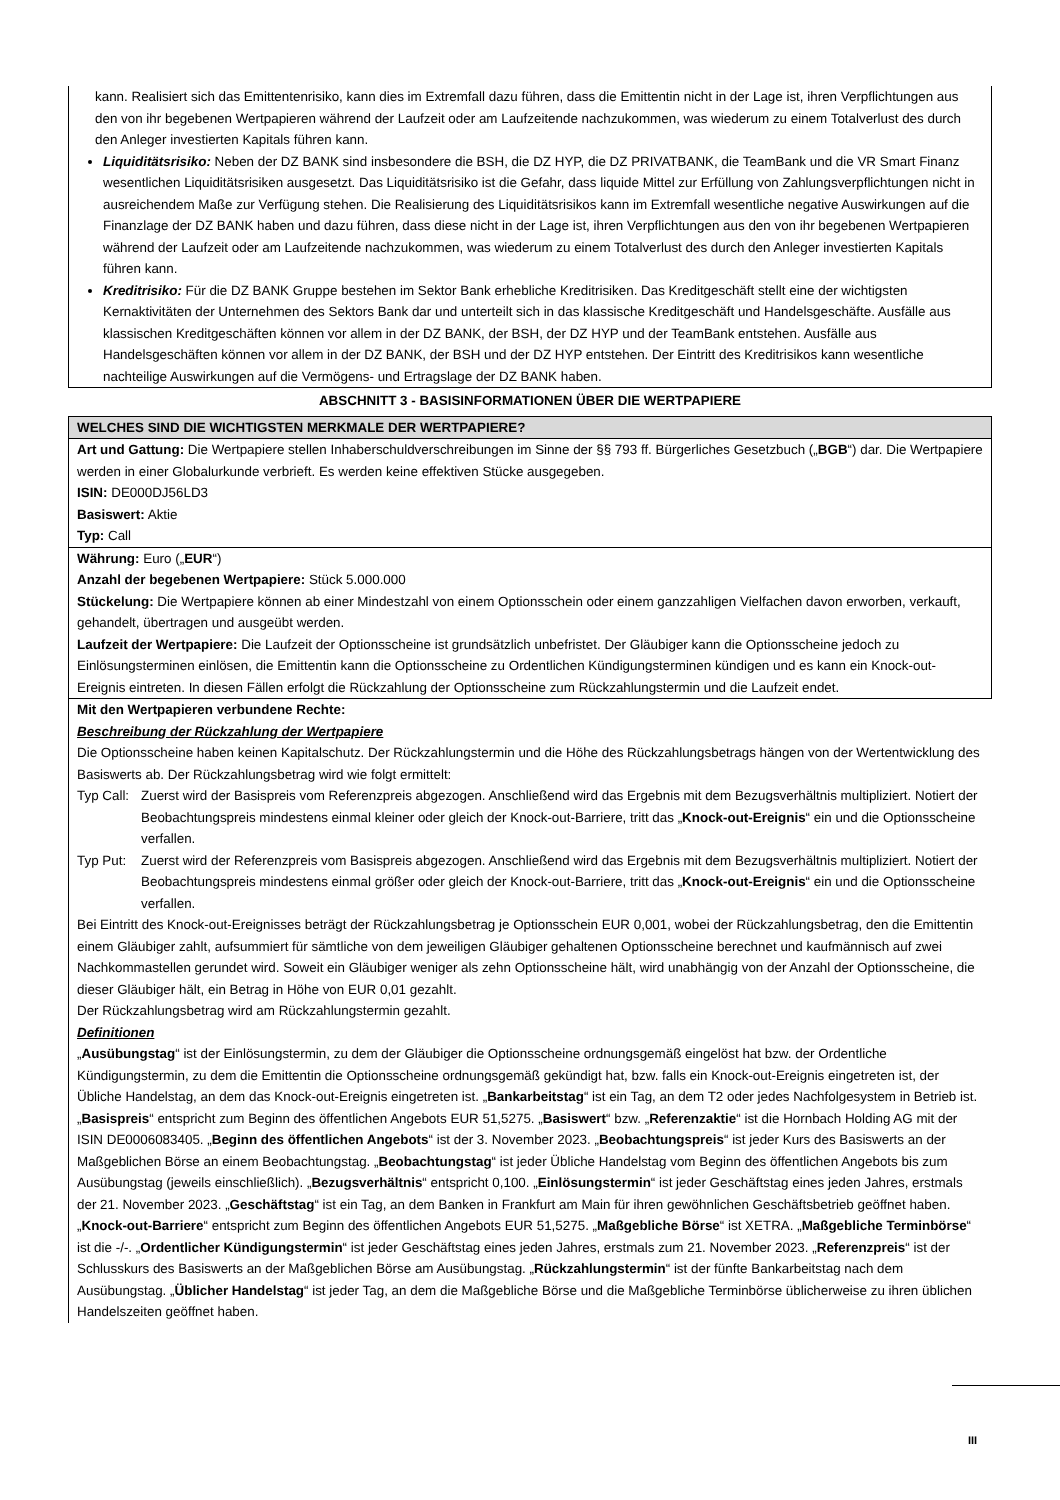kann. Realisiert sich das Emittentenrisiko, kann dies im Extremfall dazu führen, dass die Emittentin nicht in der Lage ist, ihren Verpflichtungen aus den von ihr begebenen Wertpapieren während der Laufzeit oder am Laufzeitende nachzukommen, was wiederum zu einem Totalverlust des durch den Anleger investierten Kapitals führen kann.
Liquiditätsrisiko: Neben der DZ BANK sind insbesondere die BSH, die DZ HYP, die DZ PRIVATBANK, die TeamBank und die VR Smart Finanz wesentlichen Liquiditätsrisiken ausgesetzt. Das Liquiditätsrisiko ist die Gefahr, dass liquide Mittel zur Erfüllung von Zahlungsverpflichtungen nicht in ausreichendem Maße zur Verfügung stehen. Die Realisierung des Liquiditätsrisikos kann im Extremfall wesentliche negative Auswirkungen auf die Finanzlage der DZ BANK haben und dazu führen, dass diese nicht in der Lage ist, ihren Verpflichtungen aus den von ihr begebenen Wertpapieren während der Laufzeit oder am Laufzeitende nachzukommen, was wiederum zu einem Totalverlust des durch den Anleger investierten Kapitals führen kann.
Kreditrisiko: Für die DZ BANK Gruppe bestehen im Sektor Bank erhebliche Kreditrisiken. Das Kreditgeschäft stellt eine der wichtigsten Kernaktivitäten der Unternehmen des Sektors Bank dar und unterteilt sich in das klassische Kreditgeschäft und Handelsgeschäfte. Ausfälle aus klassischen Kreditgeschäften können vor allem in der DZ BANK, der BSH, der DZ HYP und der TeamBank entstehen. Ausfälle aus Handelsgeschäften können vor allem in der DZ BANK, der BSH und der DZ HYP entstehen. Der Eintritt des Kreditrisikos kann wesentliche nachteilige Auswirkungen auf die Vermögens- und Ertragslage der DZ BANK haben.
ABSCHNITT 3 - BASISINFORMATIONEN ÜBER DIE WERTPAPIERE
WELCHES SIND DIE WICHTIGSTEN MERKMALE DER WERTPAPIERE?
Art und Gattung: Die Wertpapiere stellen Inhaberschuldverschreibungen im Sinne der §§ 793 ff. Bürgerliches Gesetzbuch („BGB“) dar. Die Wertpapiere werden in einer Globalurkunde verbrieft. Es werden keine effektiven Stücke ausgegeben.
ISIN: DE000DJ56LD3
Basiswert: Aktie
Typ: Call
Währung: Euro („EUR“)
Anzahl der begebenen Wertpapiere: Stück 5.000.000
Stückelung: Die Wertpapiere können ab einer Mindestzahl von einem Optionsschein oder einem ganzzahligen Vielfachen davon erworben, verkauft, gehandelt, übertragen und ausgeübt werden.
Laufzeit der Wertpapiere: Die Laufzeit der Optionsscheine ist grundsätzlich unbefristet. Der Gläubiger kann die Optionsscheine jedoch zu Einlösungsterminen einlösen, die Emittentin kann die Optionsscheine zu Ordentlichen Kündigungsterminen kündigen und es kann ein Knock-out-Ereignis eintreten. In diesen Fällen erfolgt die Rückzahlung der Optionsscheine zum Rückzahlungstermin und die Laufzeit endet.
Mit den Wertpapieren verbundene Rechte:
Beschreibung der Rückzahlung der Wertpapiere
Die Optionsscheine haben keinen Kapitalschutz. Der Rückzahlungstermin und die Höhe des Rückzahlungsbetrags hängen von der Wertentwicklung des Basiswerts ab. Der Rückzahlungsbetrag wird wie folgt ermittelt:
Typ Call: Zuerst wird der Basispreis vom Referenzpreis abgezogen. Anschließend wird das Ergebnis mit dem Bezugsverhältnis multipliziert. Notiert der Beobachtungspreis mindestens einmal kleiner oder gleich der Knock-out-Barriere, tritt das „Knock-out-Ereignis“ ein und die Optionsscheine verfallen.
Typ Put: Zuerst wird der Referenzpreis vom Basispreis abgezogen. Anschließend wird das Ergebnis mit dem Bezugsverhältnis multipliziert. Notiert der Beobachtungspreis mindestens einmal größer oder gleich der Knock-out-Barriere, tritt das „Knock-out-Ereignis“ ein und die Optionsscheine verfallen.
Bei Eintritt des Knock-out-Ereignisses beträgt der Rückzahlungsbetrag je Optionsschein EUR 0,001, wobei der Rückzahlungsbetrag, den die Emittentin einem Gläubiger zahlt, aufsummiert für sämtliche von dem jeweiligen Gläubiger gehaltenen Optionsscheine berechnet und kaufmännisch auf zwei Nachkommastellen gerundet wird. Soweit ein Gläubiger weniger als zehn Optionsscheine hält, wird unabhängig von der Anzahl der Optionsscheine, die dieser Gläubiger hält, ein Betrag in Höhe von EUR 0,01 gezahlt.
Der Rückzahlungsbetrag wird am Rückzahlungstermin gezahlt.
Definitionen
„Ausübungstag“ ist der Einlösungstermin, zu dem der Gläubiger die Optionsscheine ordnungsgemäß eingelöst hat bzw. der Ordentliche Kündigungstermin, zu dem die Emittentin die Optionsscheine ordnungsgemäß gekündigt hat, bzw. falls ein Knock-out-Ereignis eingetreten ist, der Übliche Handelstag, an dem das Knock-out-Ereignis eingetreten ist. „Bankarbeitstag“ ist ein Tag, an dem T2 oder jedes Nachfolgesystem in Betrieb ist. „Basispreis“ entspricht zum Beginn des öffentlichen Angebots EUR 51,5275. „Basiswert“ bzw. „Referenzaktie“ ist die Hornbach Holding AG mit der ISIN DE0006083405. „Beginn des öffentlichen Angebots“ ist der 3. November 2023. „Beobachtungspreis“ ist jeder Kurs des Basiswerts an der Maßgeblichen Börse an einem Beobachtungstag. „Beobachtungstag“ ist jeder Übliche Handelstag vom Beginn des öffentlichen Angebots bis zum Ausübungstag (jeweils einschließlich). „Bezugsverhältnis“ entspricht 0,100. „Einlösungstermin“ ist jeder Geschäftstag eines jeden Jahres, erstmals der 21. November 2023. „Geschäftstag“ ist ein Tag, an dem Banken in Frankfurt am Main für ihren gewöhnlichen Geschäftsbetrieb geöffnet haben. „Knock-out-Barriere“ entspricht zum Beginn des öffentlichen Angebots EUR 51,5275. „Maßgebliche Börse“ ist XETRA. „Maßgebliche Terminbörse“ ist die -/-. „Ordentlicher Kündigungstermin“ ist jeder Geschäftstag eines jeden Jahres, erstmals zum 21. November 2023. „Referenzpreis“ ist der Schlusskurs des Basiswerts an der Maßgeblichen Börse am Ausübungstag. „Rückzahlungstermin“ ist der fünfte Bankarbeitstag nach dem Ausübungstag. „Üblicher Handelstag“ ist jeder Tag, an dem die Maßgebliche Börse und die Maßgebliche Terminbörse üblicherweise zu ihren üblichen Handelszeiten geöffnet haben.
III